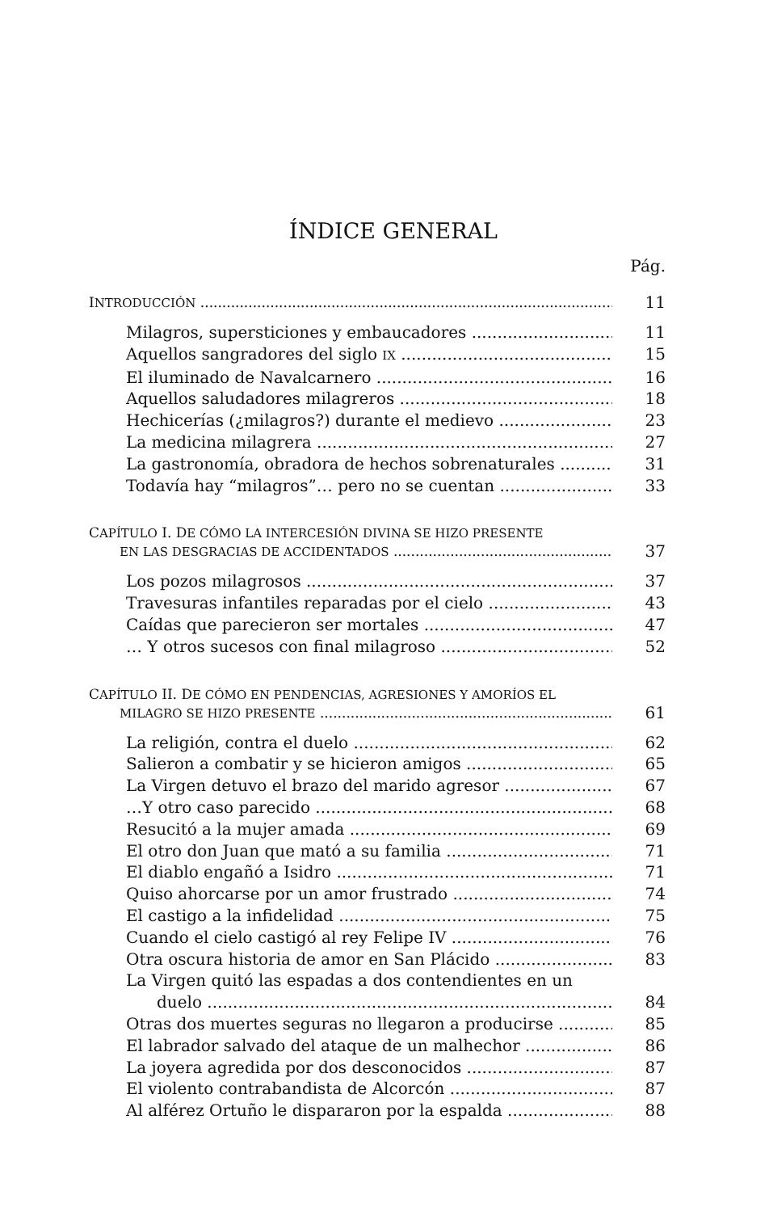ÍNDICE GENERAL
Pág.
INTRODUCCIÓN 11
Milagros, supersticiones y embaucadores 11
Aquellos sangradores del siglo IX 15
El iluminado de Navalcarnero 16
Aquellos saludadores milagreros 18
Hechicerías (¿milagros?) durante el medievo 23
La medicina milagrera 27
La gastronomía, obradora de hechos sobrenaturales 31
Todavía hay “milagros”… pero no se cuentan 33
CAPÍTULO I. DE CÓMO LA INTERCESIÓN DIVINA SE HIZO PRESENTE
EN LAS DESGRACIAS DE ACCIDENTADOS 37
Los pozos milagrosos 37
Travesuras infantiles reparadas por el cielo 43
Caídas que parecieron ser mortales 47
… Y otros sucesos con final milagroso 52
CAPÍTULO II. DE CÓMO EN PENDENCIAS, AGRESIONES Y AMORÍOS EL
MILAGRO SE HIZO PRESENTE 61
La religión, contra el duelo 62
Salieron a combatir y se hicieron amigos 65
La Virgen detuvo el brazo del marido agresor 67
…Y otro caso parecido 68
Resucitó a la mujer amada 69
El otro don Juan que mató a su familia 71
El diablo engañó a Isidro 71
Quiso ahorcarse por un amor frustrado 74
El castigo a la infidelidad 75
Cuando el cielo castigó al rey Felipe IV 76
Otra oscura historia de amor en San Plácido 83
La Virgen quitó las espadas a dos contendientes en un
duelo 84
Otras dos muertes seguras no llegaron a producirse 85
El labrador salvado del ataque de un malhechor 86
La joyera agredida por dos desconocidos 87
El violento contrabandista de Alcorcón 87
Al alférez Ortuño le dispararon por la espalda 88